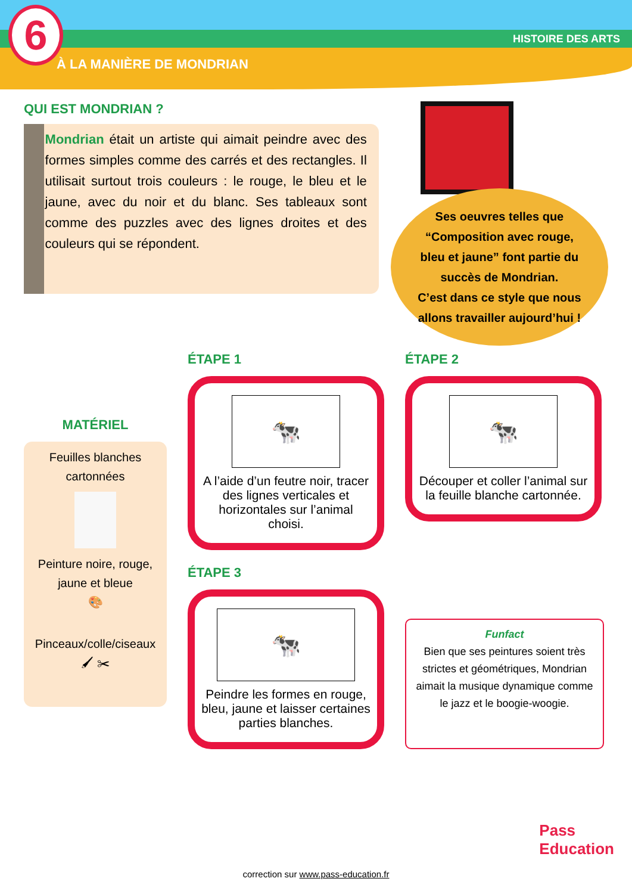6
À LA MANIÈRE DE MONDRIAN
HISTOIRE DES ARTS
QUI EST MONDRIAN ?
Mondrian était un artiste qui aimait peindre avec des formes simples comme des carrés et des rectangles. Il utilisait surtout trois couleurs : le rouge, le bleu et le jaune, avec du noir et du blanc. Ses tableaux sont comme des puzzles avec des lignes droites et des couleurs qui se répondent.
Ses oeuvres telles que “Composition avec rouge, bleu et jaune” font partie du succès de Mondrian.
C’est dans ce style que nous allons travailler aujourd’hui !
MATÉRIEL
Feuilles blanches cartonnées
Peinture noire, rouge, jaune et bleue
🎨
Pinceaux/colle/ciseaux
🖌 ✂
ÉTAPE 1
🐄
A l’aide d’un feutre noir, tracer des lignes verticales et horizontales sur l’animal choisi.
ÉTAPE 2
🐄
Découper et coller l’animal sur la feuille blanche cartonnée.
ÉTAPE 3
🐄
Peindre les formes en rouge, bleu, jaune et laisser certaines parties blanches.
Funfact
Bien que ses peintures soient très strictes et géométriques, Mondrian aimait la musique dynamique comme le jazz et le boogie-woogie.
Pass
Education
correction sur www.pass-education.fr